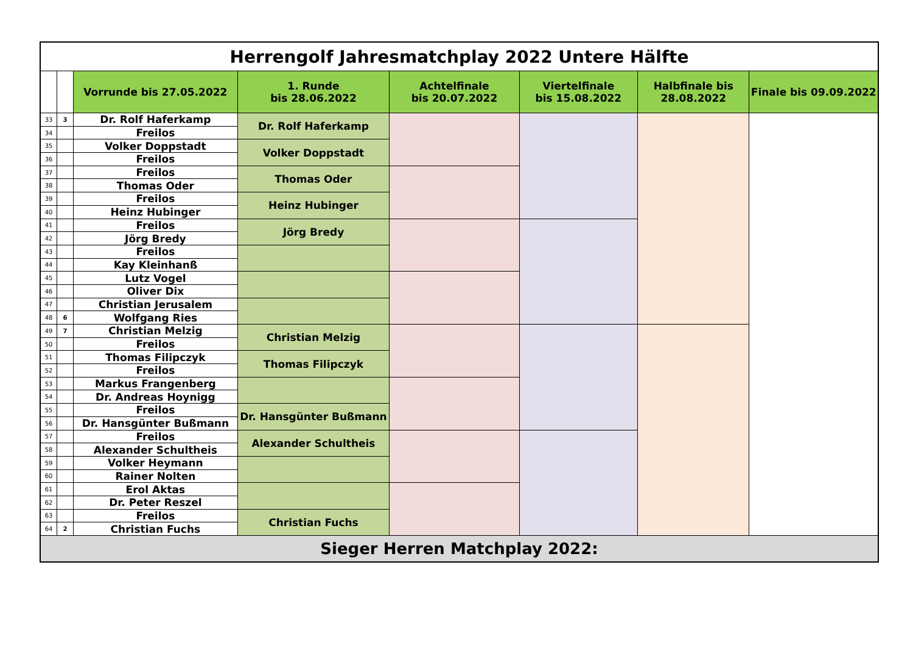| Herrengolf Jahresmatchplay 2022 Untere Hälfte | | | | | | | |
| | | Vorrunde bis 27.05.2022 | 1. Runde bis 28.06.2022 | Achtelfinale bis 20.07.2022 | Viertelfinale bis 15.08.2022 | Halbfinale bis 28.08.2022 | Finale bis 09.09.2022 |
| 33 | 3 | Dr. Rolf Haferkamp | Dr. Rolf Haferkamp | | | | |
| 34 | | Freilos | | | | | |
| 35 | | Volker Doppstadt | Volker Doppstadt | | | | |
| 36 | | Freilos | | | | | |
| 37 | | Freilos | Thomas Oder | | | | |
| 38 | | Thomas Oder | | | | | |
| 39 | | Freilos | Heinz Hubinger | | | | |
| 40 | | Heinz Hubinger | | | | | |
| 41 | | Freilos | Jörg Bredy | | | | |
| 42 | | Jörg Bredy | | | | | |
| 43 | | Freilos | | | | | |
| 44 | | Kay Kleinhanß | | | | | |
| 45 | | Lutz Vogel | | | | | |
| 46 | | Oliver Dix | | | | | |
| 47 | | Christian Jerusalem | | | | | |
| 48 | 6 | Wolfgang Ries | | | | | |
| 49 | 7 | Christian Melzig | Christian Melzig | | | | |
| 50 | | Freilos | | | | | |
| 51 | | Thomas Filipczyk | Thomas Filipczyk | | | | |
| 52 | | Freilos | | | | | |
| 53 | | Markus Frangenberg | | | | | |
| 54 | | Dr. Andreas Hoynigg | | | | | |
| 55 | | Freilos | Dr. Hansgünter Bußmann | | | | |
| 56 | | Dr. Hansgünter Bußmann | | | | | |
| 57 | | Freilos | Alexander Schultheis | | | | |
| 58 | | Alexander Schultheis | | | | | |
| 59 | | Volker Heymann | | | | | |
| 60 | | Rainer Nolten | | | | | |
| 61 | | Erol Aktas | | | | | |
| 62 | | Dr. Peter Reszel | | | | | |
| 63 | | Freilos | Christian Fuchs | | | | |
| 64 | 2 | Christian Fuchs | | | | | |
| Sieger Herren Matchplay 2022: | | | | | | | |